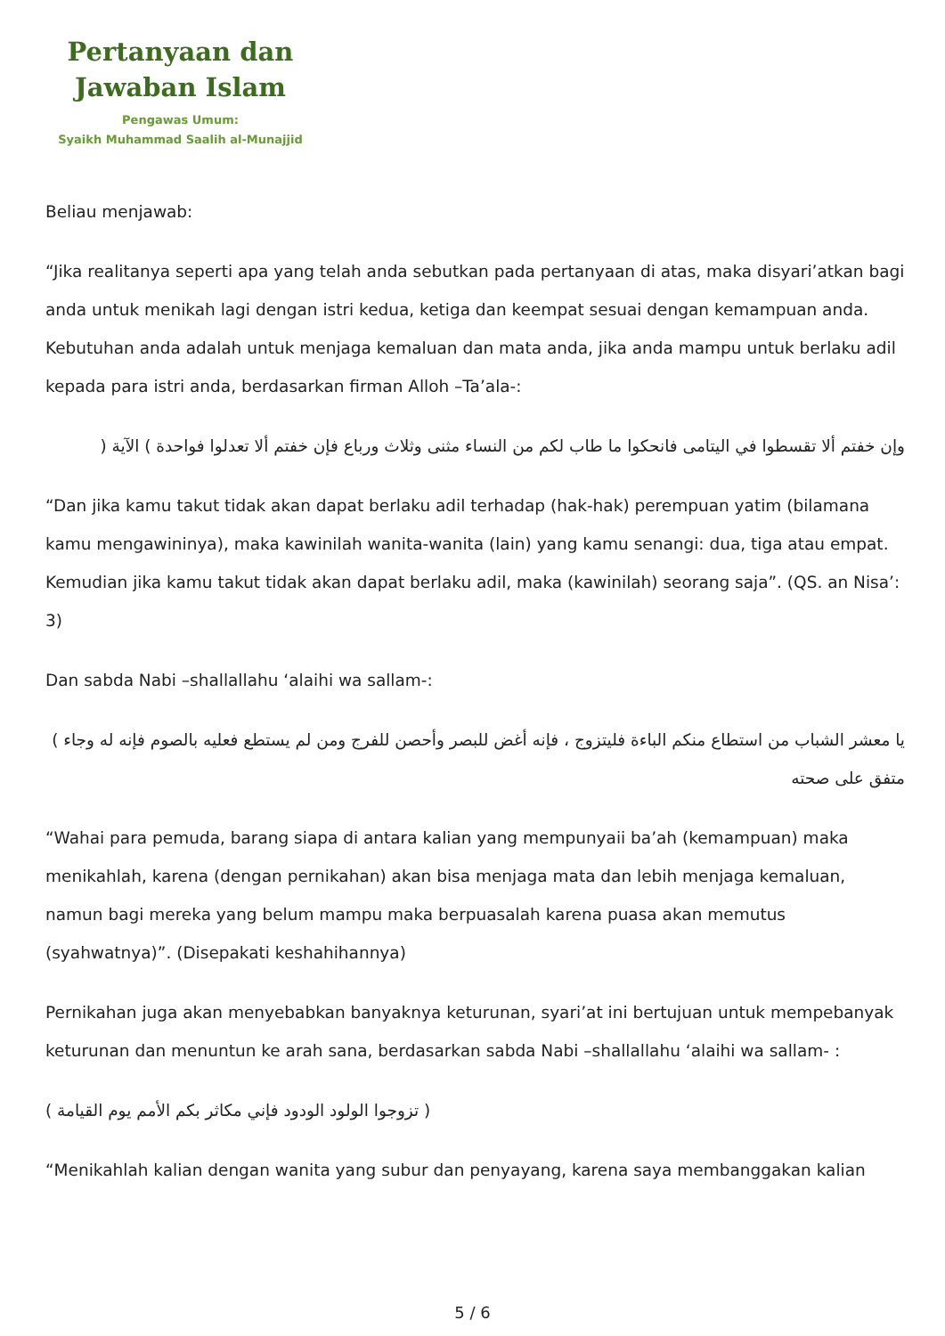Pertanyaan dan
Jawaban Islam
Pengawas Umum:
Syaikh Muhammad Saalih al-Munajjid
Beliau menjawab:
“Jika realitanya seperti apa yang telah anda sebutkan pada pertanyaan di atas, maka disyari’atkan bagi anda untuk menikah lagi dengan istri kedua, ketiga dan keempat sesuai dengan kemampuan anda. Kebutuhan anda adalah untuk menjaga kemaluan dan mata anda, jika anda mampu untuk berlaku adil kepada para istri anda, berdasarkan firman Alloh –Ta’ala-:
وإن خفتم ألا تقسطوا في اليتامى فانحكوا ما طاب لكم من النساء مثنى وثلاث ورباع فإن خفتم ألا تعدلوا فواحدة ) الآية (
“Dan jika kamu takut tidak akan dapat berlaku adil terhadap (hak-hak) perempuan yatim (bilamana kamu mengawininya), maka kawinilah wanita-wanita (lain) yang kamu senangi: dua, tiga atau empat. Kemudian jika kamu takut tidak akan dapat berlaku adil, maka (kawinilah) seorang saja”. (QS. an Nisa’: 3)
Dan sabda Nabi –shallallahu ‘alaihi wa sallam-:
يا معشر الشباب من استطاع منكم الباءة فليتزوج ، فإنه أغض للبصر وأحصن للفرج ومن لم يستطع فعليه بالصوم فإنه له وجاء ) متفق على صحته
“Wahai para pemuda, barang siapa di antara kalian yang mempunyaii ba’ah (kemampuan) maka menikahlah, karena (dengan pernikahan) akan bisa menjaga mata dan lebih menjaga kemaluan, namun bagi mereka yang belum mampu maka berpuasalah karena puasa akan memutus (syahwatnya)”. (Disepakati keshahihannya)
Pernikahan juga akan menyebabkan banyaknya keturunan, syari’at ini bertujuan untuk mempebanyak keturunan dan menuntun ke arah sana, berdasarkan sabda Nabi –shallallahu ‘alaihi wa sallam- :
( تزوجوا الولود الودود فإني مكاثر بكم الأمم يوم القيامة )
“Menikahlah kalian dengan wanita yang subur dan penyayang, karena saya membanggakan kalian
5 / 6